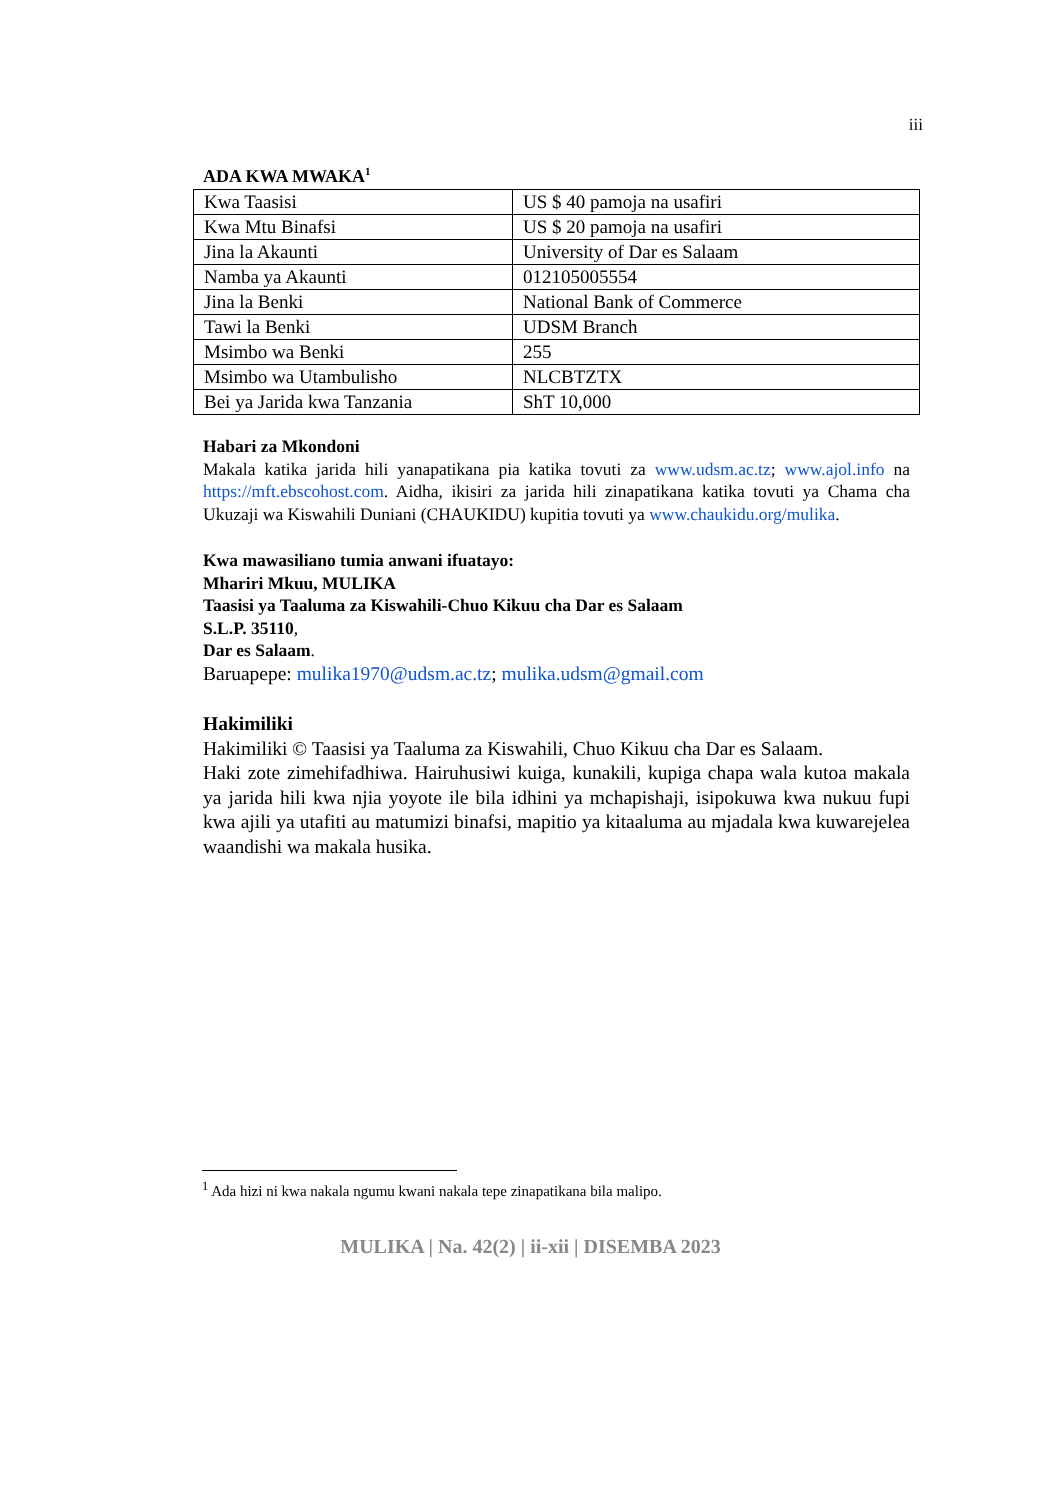iii
ADA KWA MWAKA<sup>1</sup>
| Kwa Taasisi | US $ 40 pamoja na usafiri |
| Kwa Mtu Binafsi | US $ 20 pamoja na usafiri |
| Jina la Akaunti | University of Dar es Salaam |
| Namba ya Akaunti | 012105005554 |
| Jina la Benki | National Bank of Commerce |
| Tawi la Benki | UDSM Branch |
| Msimbo wa Benki | 255 |
| Msimbo wa Utambulisho | NLCBTZTX |
| Bei ya Jarida kwa Tanzania | ShT 10,000 |
Habari za Mkondoni
Makala katika jarida hili yanapatikana pia katika tovuti za www.udsm.ac.tz; www.ajol.info na https://mft.ebscohost.com. Aidha, ikisiri za jarida hili zinapatikana katika tovuti ya Chama cha Ukuzaji wa Kiswahili Duniani (CHAUKIDU) kupitia tovuti ya www.chaukidu.org/mulika.
Kwa mawasiliano tumia anwani ifuatayo:
Mhariri Mkuu, MULIKA
Taasisi ya Taaluma za Kiswahili-Chuo Kikuu cha Dar es Salaam
S.L.P. 35110,
Dar es Salaam.
Baruapepe: mulika1970@udsm.ac.tz; mulika.udsm@gmail.com
Hakimiliki
Hakimiliki © Taasisi ya Taaluma za Kiswahili, Chuo Kikuu cha Dar es Salaam.
Haki zote zimehifadhiwa. Hairuhusiwi kuiga, kunakili, kupiga chapa wala kutoa makala ya jarida hili kwa njia yoyote ile bila idhini ya mchapishaji, isipokuwa kwa nukuu fupi kwa ajili ya utafiti au matumizi binafsi, mapitio ya kitaaluma au mjadala kwa kuwarejelea waandishi wa makala husika.
<sup>1</sup> Ada hizi ni kwa nakala ngumu kwani nakala tepe zinapatikana bila malipo.
MULIKA | Na. 42(2) | ii-xii | DISEMBA 2023